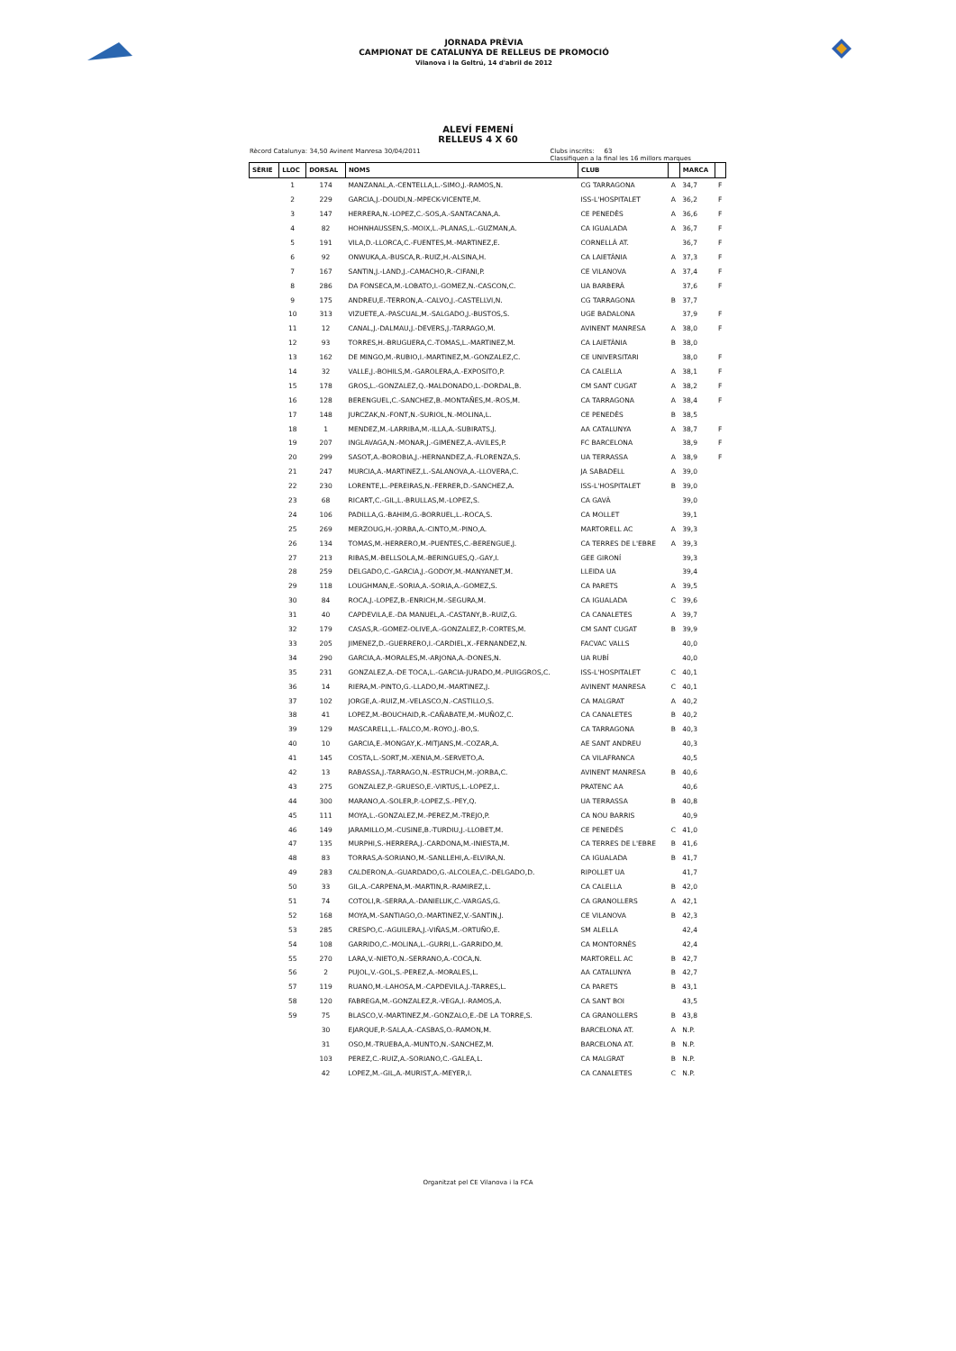JORNADA PRÈVIA
CAMPIONAT DE CATALUNYA DE RELLEUS DE PROMOCIÓ
Vilanova i la Geltrú, 14 d'abril de 2012
ALEVÍ FEMENÍ
RELLEUS 4 X 60
Rècord Catalunya: 34,50 Avinent Manresa 30/04/2011 Clubs inscrits: 63
Classifiquen a la final les 16 millors marques
| SÈRIE | LLOC | DORSAL | NOMS | CLUB | | MARCA | |
| --- | --- | --- | --- | --- | --- | --- | --- |
| | 1 | 174 | MANZANAL,A.-CENTELLA,L.-SIMO,J.-RAMOS,N. | CG TARRAGONA | A | 34,7 | F |
| | 2 | 229 | GARCIA,J.-DOUDI,N.-MPECK-VICENTE,M. | ISS-L'HOSPITALET | A | 36,2 | F |
| | 3 | 147 | HERRERA,N.-LOPEZ,C.-SOS,A.-SANTACANA,A. | CE PENEDÈS | A | 36,6 | F |
| | 4 | 82 | HOHNHAUSSEN,S.-MOIX,L.-PLANAS,L.-GUZMAN,A. | CA IGUALADA | A | 36,7 | F |
| | 5 | 191 | VILA,D.-LLORCA,C.-FUENTES,M.-MARTINEZ,E. | CORNELLÀ AT. | | 36,7 | F |
| | 6 | 92 | ONWUKA,A.-BUSCA,R.-RUIZ,H.-ALSINA,H. | CA LAIETÀNIA | A | 37,3 | F |
| | 7 | 167 | SANTIN,J.-LAND,J.-CAMACHO,R.-CIFANI,P. | CE VILANOVA | A | 37,4 | F |
| | 8 | 286 | DA FONSECA,M.-LOBATO,I.-GOMEZ,N.-CASCON,C. | UA BARBERÀ | | 37,6 | F |
| | 9 | 175 | ANDREU,E.-TERRON,A.-CALVO,J.-CASTELLVI,N. | CG TARRAGONA | B | 37,7 | |
| | 10 | 313 | VIZUETE,A.-PASCUAL,M.-SALGADO,J.-BUSTOS,S. | UGE BADALONA | | 37,9 | F |
| | 11 | 12 | CANAL,J.-DALMAU,J.-DEVERS,J.-TARRAGO,M. | AVINENT MANRESA | A | 38,0 | F |
| | 12 | 93 | TORRES,H.-BRUGUERA,C.-TOMAS,L.-MARTINEZ,M. | CA LAIETÀNIA | B | 38,0 | |
| | 13 | 162 | DE MINGO,M.-RUBIO,I.-MARTINEZ,M.-GONZALEZ,C. | CE UNIVERSITARI | | 38,0 | F |
| | 14 | 32 | VALLE,J.-BOHILS,M.-GAROLERA,A.-EXPOSITO,P. | CA CALELLA | A | 38,1 | F |
| | 15 | 178 | GROS,L.-GONZALEZ,Q.-MALDONADO,L.-DORDAL,B. | CM SANT CUGAT | A | 38,2 | F |
| | 16 | 128 | BERENGUEL,C.-SANCHEZ,B.-MONTAÑES,M.-ROS,M. | CA TARRAGONA | A | 38,4 | F |
| | 17 | 148 | JURCZAK,N.-FONT,N.-SURIOL,N.-MOLINA,L. | CE PENEDÈS | B | 38,5 | |
| | 18 | 1 | MENDEZ,M.-LARRIBA,M.-ILLA,A.-SUBIRATS,J. | AA CATALUNYA | A | 38,7 | F |
| | 19 | 207 | INGLAVAGA,N.-MONAR,J.-GIMENEZ,A.-AVILES,P. | FC BARCELONA | | 38,9 | F |
| | 20 | 299 | SASOT,A.-BOROBIA,J.-HERNANDEZ,A.-FLORENZA,S. | UA TERRASSA | A | 38,9 | F |
| | 21 | 247 | MURCIA,A.-MARTINEZ,L.-SALANOVA,A.-LLOVERA,C. | JA SABADELL | A | 39,0 | |
| | 22 | 230 | LORENTE,L.-PEREIRAS,N.-FERRER,D.-SANCHEZ,A. | ISS-L'HOSPITALET | B | 39,0 | |
| | 23 | 68 | RICART,C.-GIL,L.-BRULLAS,M.-LOPEZ,S. | CA GAVÀ | | 39,0 | |
| | 24 | 106 | PADILLA,G.-BAHIM,G.-BORRUEL,L.-ROCA,S. | CA MOLLET | | 39,1 | |
| | 25 | 269 | MERZOUG,H.-JORBA,A.-CINTO,M.-PINO,A. | MARTORELL AC | A | 39,3 | |
| | 26 | 134 | TOMAS,M.-HERRERO,M.-PUENTES,C.-BERENGUE,J. | CA TERRES DE L'EBRE | A | 39,3 | |
| | 27 | 213 | RIBAS,M.-BELLSOLA,M.-BERINGUES,Q.-GAY,I. | GEE GIRONÍ | | 39,3 | |
| | 28 | 259 | DELGADO,C.-GARCIA,J.-GODOY,M.-MANYANET,M. | LLEIDA UA | | 39,4 | |
| | 29 | 118 | LOUGHMAN,E.-SORIA,A.-SORIA,A.-GOMEZ,S. | CA PARETS | A | 39,5 | |
| | 30 | 84 | ROCA,J.-LOPEZ,B.-ENRICH,M.-SEGURA,M. | CA IGUALADA | C | 39,6 | |
| | 31 | 40 | CAPDEVILA,E.-DA MANUEL,A.-CASTANY,B.-RUIZ,G. | CA CANALETES | A | 39,7 | |
| | 32 | 179 | CASAS,R.-GOMEZ-OLIVE,A.-GONZALEZ,P.-CORTES,M. | CM SANT CUGAT | B | 39,9 | |
| | 33 | 205 | JIMENEZ,D.-GUERRERO,I.-CARDIEL,X.-FERNANDEZ,N. | FACVAC VALLS | | 40,0 | |
| | 34 | 290 | GARCIA,A.-MORALES,M.-ARJONA,A.-DONES,N. | UA RUBÍ | | 40,0 | |
| | 35 | 231 | GONZALEZ,A.-DE TOCA,L.-GARCIA-JURADO,M.-PUIGGROS,C. | ISS-L'HOSPITALET | C | 40,1 | |
| | 36 | 14 | RIERA,M.-PINTO,G.-LLADO,M.-MARTINEZ,J. | AVINENT MANRESA | C | 40,1 | |
| | 37 | 102 | JORGE,A.-RUIZ,M.-VELASCO,N.-CASTILLO,S. | CA MALGRAT | A | 40,2 | |
| | 38 | 41 | LOPEZ,M.-BOUCHAID,R.-CAÑABATE,M.-MUÑOZ,C. | CA CANALETES | B | 40,2 | |
| | 39 | 129 | MASCARELL,L.-FALCO,M.-ROYO,J.-BO,S. | CA TARRAGONA | B | 40,3 | |
| | 40 | 10 | GARCIA,E.-MONGAY,K.-MITJANS,M.-COZAR,A. | AE SANT ANDREU | | 40,3 | |
| | 41 | 145 | COSTA,L.-SORT,M.-XENIA,M.-SERVETO,A. | CA VILAFRANCA | | 40,5 | |
| | 42 | 13 | RABASSA,J.-TARRAGO,N.-ESTRUCH,M.-JORBA,C. | AVINENT MANRESA | B | 40,6 | |
| | 43 | 275 | GONZALEZ,P.-GRUESO,E.-VIRTUS,L.-LOPEZ,L. | PRATENC AA | | 40,6 | |
| | 44 | 300 | MARANO,A.-SOLER,P.-LOPEZ,S.-PEY,Q. | UA TERRASSA | B | 40,8 | |
| | 45 | 111 | MOYA,L.-GONZALEZ,M.-PEREZ,M.-TREJO,P. | CA NOU BARRIS | | 40,9 | |
| | 46 | 149 | JARAMILLO,M.-CUSINE,B.-TURDIU,J.-LLOBET,M. | CE PENEDÈS | C | 41,0 | |
| | 47 | 135 | MURPHI,S.-HERRERA,J.-CARDONA,M.-INIESTA,M. | CA TERRES DE L'EBRE | B | 41,6 | |
| | 48 | 83 | TORRAS,A-SORIANO,M.-SANLLEHI,A.-ELVIRA,N. | CA IGUALADA | B | 41,7 | |
| | 49 | 283 | CALDERON,A.-GUARDADO,G.-ALCOLEA,C.-DELGADO,D. | RIPOLLET UA | | 41,7 | |
| | 50 | 33 | GIL,A.-CARPENA,M.-MARTIN,R.-RAMIREZ,L. | CA CALELLA | B | 42,0 | |
| | 51 | 74 | COTOLI,R.-SERRA,A.-DANIELUK,C.-VARGAS,G. | CA GRANOLLERS | A | 42,1 | |
| | 52 | 168 | MOYA,M.-SANTIAGO,O.-MARTINEZ,V.-SANTIN,J. | CE VILANOVA | B | 42,3 | |
| | 53 | 285 | CRESPO,C.-AGUILERA,J.-VIÑAS,M.-ORTUÑO,E. | SM ALELLA | | 42,4 | |
| | 54 | 108 | GARRIDO,C.-MOLINA,L.-GURRI,L.-GARRIDO,M. | CA MONTORNÈS | | 42,4 | |
| | 55 | 270 | LARA,V.-NIETO,N.-SERRANO,A.-COCA,N. | MARTORELL AC | B | 42,7 | |
| | 56 | 2 | PUJOL,V.-GOL,S.-PEREZ,A.-MORALES,L. | AA CATALUNYA | B | 42,7 | |
| | 57 | 119 | RUANO,M.-LAHOSA,M.-CAPDEVILA,J.-TARRES,L. | CA PARETS | B | 43,1 | |
| | 58 | 120 | FABREGA,M.-GONZALEZ,R.-VEGA,I.-RAMOS,A. | CA SANT BOI | | 43,5 | |
| | 59 | 75 | BLASCO,V.-MARTINEZ,M.-GONZALO,E.-DE LA TORRE,S. | CA GRANOLLERS | B | 43,8 | |
| | | 30 | EJARQUE,P.-SALA,A.-CASBAS,O.-RAMON,M. | BARCELONA AT. | A | N.P. | |
| | | 31 | OSO,M.-TRUEBA,A.-MUNTO,N.-SANCHEZ,M. | BARCELONA AT. | B | N.P. | |
| | | 103 | PEREZ,C.-RUIZ,A.-SORIANO,C.-GALEA,L. | CA MALGRAT | B | N.P. | |
| | | 42 | LOPEZ,M.-GIL,A.-MURIST,A.-MEYER,I. | CA CANALETES | C | N.P. | |
Organitzat pel CE Vilanova i la FCA